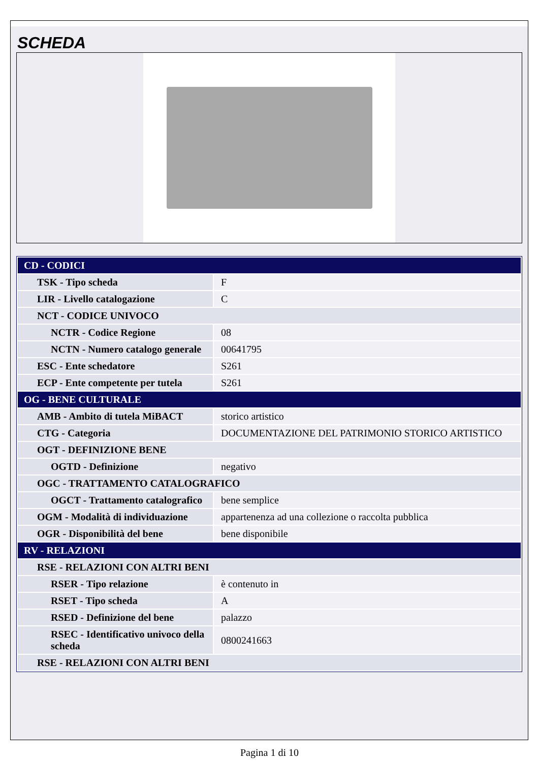SCHEDA
| CD - CODICI | |
| TSK - Tipo scheda | F |
| LIR - Livello catalogazione | C |
| NCT - CODICE UNIVOCO | |
| NCTR - Codice Regione | 08 |
| NCTN - Numero catalogo generale | 00641795 |
| ESC - Ente schedatore | S261 |
| ECP - Ente competente per tutela | S261 |
| OG - BENE CULTURALE | |
| AMB - Ambito di tutela MiBACT | storico artistico |
| CTG - Categoria | DOCUMENTAZIONE DEL PATRIMONIO STORICO ARTISTICO |
| OGT - DEFINIZIONE BENE | |
| OGTD - Definizione | negativo |
| OGC - TRATTAMENTO CATALOGRAFICO | |
| OGCT - Trattamento catalografico | bene semplice |
| OGM - Modalità di individuazione | appartenenza ad una collezione o raccolta pubblica |
| OGR - Disponibilità del bene | bene disponibile |
| RV - RELAZIONI | |
| RSE - RELAZIONI CON ALTRI BENI | |
| RSER - Tipo relazione | è contenuto in |
| RSET - Tipo scheda | A |
| RSED - Definizione del bene | palazzo |
| RSEC - Identificativo univoco della scheda | 0800241663 |
| RSE - RELAZIONI CON ALTRI BENI | |
Pagina 1 di 10